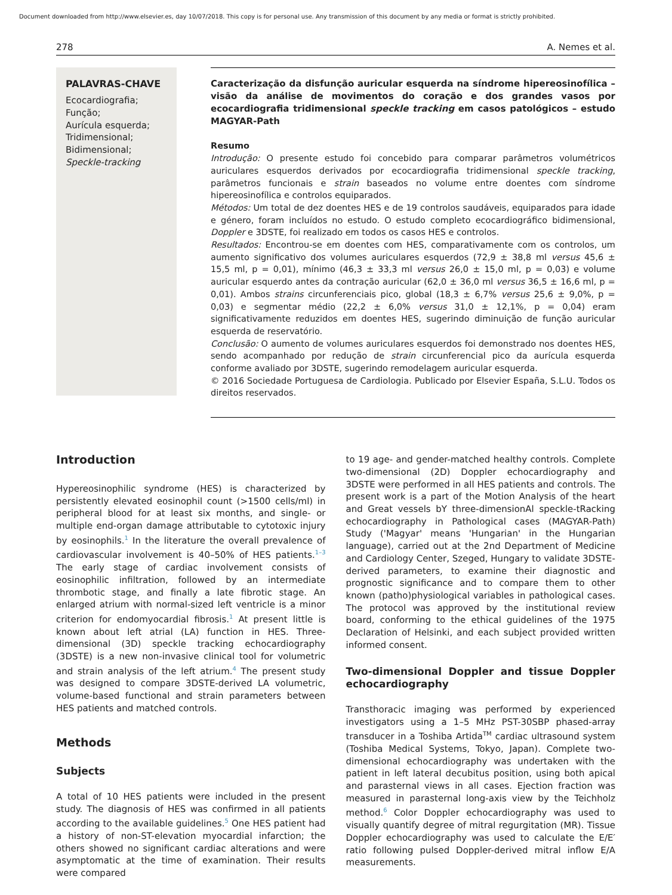Document downloaded from http://www.elsevier.es, day 10/07/2018. This copy is for personal use. Any transmission of this document by any media or format is strictly prohibited.
278 A. Nemes et al.
PALAVRAS-CHAVE
Ecocardiografia;
Função;
Aurícula esquerda;
Tridimensional;
Bidimensional;
Speckle-tracking
Caracterização da disfunção auricular esquerda na síndrome hipereosinofílica – visão da análise de movimentos do coração e dos grandes vasos por ecocardiografia tridimensional speckle tracking em casos patológicos – estudo MAGYAR-Path
Resumo
Introdução: O presente estudo foi concebido para comparar parâmetros volumétricos auriculares esquerdos derivados por ecocardiografia tridimensional speckle tracking, parâmetros funcionais e strain baseados no volume entre doentes com síndrome hipereosinofílica e controlos equiparados.
Métodos: Um total de dez doentes HES e de 19 controlos saudáveis, equiparados para idade e género, foram incluídos no estudo. O estudo completo ecocardiográfico bidimensional, Doppler e 3DSTE, foi realizado em todos os casos HES e controlos.
Resultados: Encontrou-se em doentes com HES, comparativamente com os controlos, um aumento significativo dos volumes auriculares esquerdos (72,9 ± 38,8 ml versus 45,6 ± 15,5 ml, p = 0,01), mínimo (46,3 ± 33,3 ml versus 26,0 ± 15,0 ml, p = 0,03) e volume auricular esquerdo antes da contração auricular (62,0 ± 36,0 ml versus 36,5 ± 16,6 ml, p = 0,01). Ambos strains circunferenciais pico, global (18,3 ± 6,7% versus 25,6 ± 9,0%, p = 0,03) e segmentar médio (22,2 ± 6,0% versus 31,0 ± 12,1%, p = 0,04) eram significativamente reduzidos em doentes HES, sugerindo diminuição de função auricular esquerda de reservatório.
Conclusão: O aumento de volumes auriculares esquerdos foi demonstrado nos doentes HES, sendo acompanhado por redução de strain circunferencial pico da aurícula esquerda conforme avaliado por 3DSTE, sugerindo remodelagem auricular esquerda.
© 2016 Sociedade Portuguesa de Cardiologia. Publicado por Elsevier España, S.L.U. Todos os direitos reservados.
Introduction
Hypereosinophilic syndrome (HES) is characterized by persistently elevated eosinophil count (>1500 cells/ml) in peripheral blood for at least six months, and single- or multiple end-organ damage attributable to cytotoxic injury by eosinophils.<sup>1</sup> In the literature the overall prevalence of cardiovascular involvement is 40–50% of HES patients.<sup>1–3</sup> The early stage of cardiac involvement consists of eosinophilic infiltration, followed by an intermediate thrombotic stage, and finally a late fibrotic stage. An enlarged atrium with normal-sized left ventricle is a minor criterion for endomyocardial fibrosis.<sup>1</sup> At present little is known about left atrial (LA) function in HES. Three-dimensional (3D) speckle tracking echocardiography (3DSTE) is a new non-invasive clinical tool for volumetric and strain analysis of the left atrium.<sup>4</sup> The present study was designed to compare 3DSTE-derived LA volumetric, volume-based functional and strain parameters between HES patients and matched controls.
Methods
Subjects
A total of 10 HES patients were included in the present study. The diagnosis of HES was confirmed in all patients according to the available guidelines.<sup>5</sup> One HES patient had a history of non-ST-elevation myocardial infarction; the others showed no significant cardiac alterations and were asymptomatic at the time of examination. Their results were compared
to 19 age- and gender-matched healthy controls. Complete two-dimensional (2D) Doppler echocardiography and 3DSTE were performed in all HES patients and controls. The present work is a part of the Motion Analysis of the heart and Great vessels bY three-dimensionAl speckle-tRacking echocardiography in Pathological cases (MAGYAR-Path) Study ('Magyar' means 'Hungarian' in the Hungarian language), carried out at the 2nd Department of Medicine and Cardiology Center, Szeged, Hungary to validate 3DSTE-derived parameters, to examine their diagnostic and prognostic significance and to compare them to other known (patho)physiological variables in pathological cases. The protocol was approved by the institutional review board, conforming to the ethical guidelines of the 1975 Declaration of Helsinki, and each subject provided written informed consent.
Two-dimensional Doppler and tissue Doppler echocardiography
Transthoracic imaging was performed by experienced investigators using a 1–5 MHz PST-30SBP phased-array transducer in a Toshiba Artida<sup>TM</sup> cardiac ultrasound system (Toshiba Medical Systems, Tokyo, Japan). Complete two-dimensional echocardiography was undertaken with the patient in left lateral decubitus position, using both apical and parasternal views in all cases. Ejection fraction was measured in parasternal long-axis view by the Teichholz method.<sup>6</sup> Color Doppler echocardiography was used to visually quantify degree of mitral regurgitation (MR). Tissue Doppler echocardiography was used to calculate the E/E′ ratio following pulsed Doppler-derived mitral inflow E/A measurements.